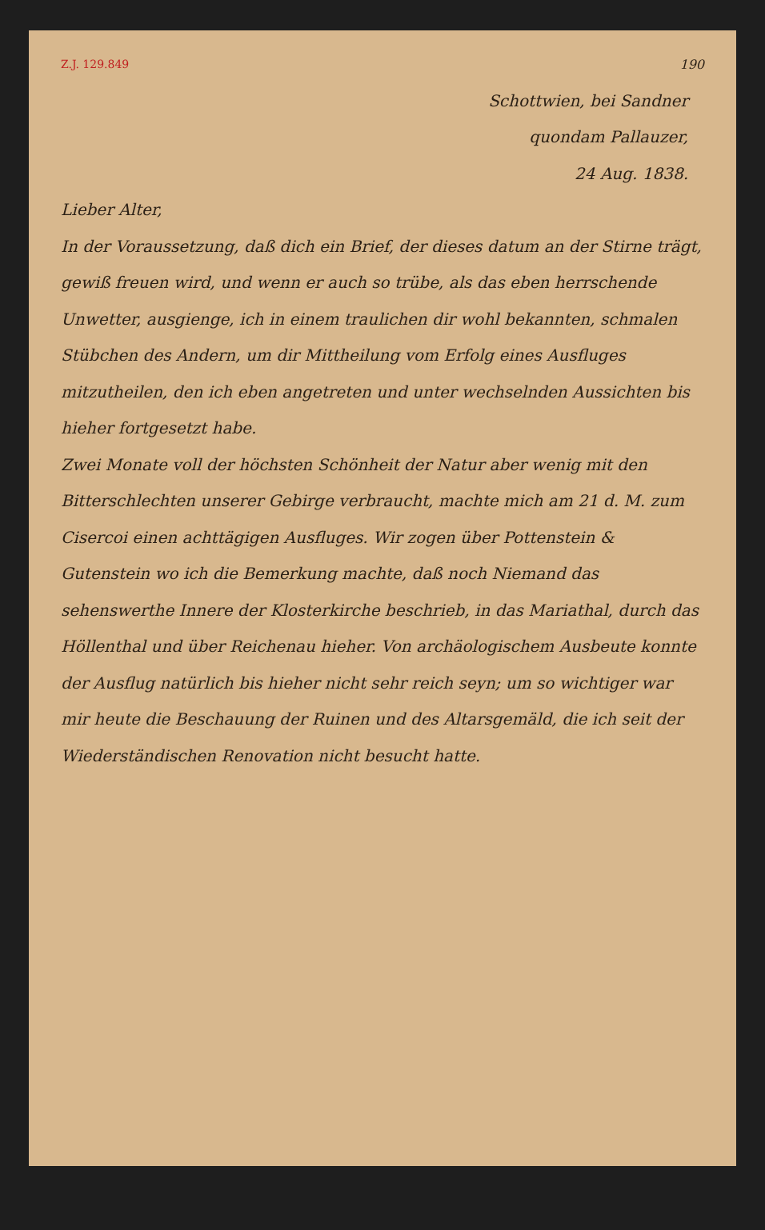Z.J. 129.849 190
Schottwien, bei Sandner
quondam Pallauzer,
24 Aug. 1838.
Lieber Alter,
In der Voraussetzung, daß dich ein Brief, der dieses datum an der Stirne trägt, gewiß freuen wird, und wenn er auch so trübe, als das eben herrschende Unwetter, ausgienge, ich in einem traulichen dir wohl bekannten, schmalen Stübchen des Andern, um dir Mittheilung vom Erfolg eines Ausfluges mitzutheilen, den ich eben angetreten und unter wechselnden Aussichten bis hieher fortgesetzt habe.
Zwei Monate voll der höchsten Schönheit der Natur aber wenig mit den Bitterschlechten unserer Gebirge verbraucht, machte mich am 21 d. M. zum Cisercoi einen achttägigen Ausfluges. Wir zogen über Pottenstein & Gutenstein wo ich die Bemerkung machte, daß noch Niemand das sehenswerthe Innere der Klosterkirche beschrieb, in das Mariathal, durch das Höllenthal und über Reichenau hieher. Von archäologischem Ausbeute konnte der Ausflug natürlich bis hieher nicht sehr reich seyn; um so wichtiger war mir heute die Beschauung der Ruinen und des Altarsgemäld, die ich seit der Wiederständischen Renovation nicht besucht hatte.